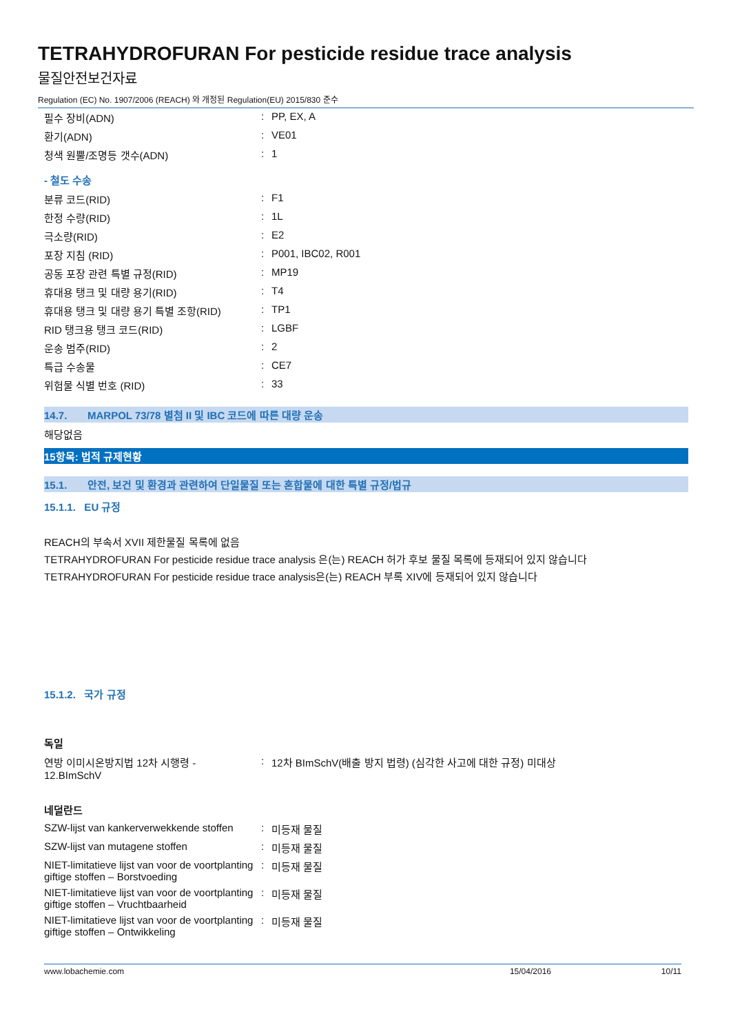TETRAHYDROFURAN For pesticide residue trace analysis
물질안전보건자료
Regulation (EC) No. 1907/2006 (REACH) 와 개정된 Regulation(EU) 2015/830 준수
| 필수 장비(ADN) | : | PP, EX, A |
| 환기(ADN) | : | VE01 |
| 청색 원뿔/조명등 갯수(ADN) | : | 1 |
- 철도 수송
| 분류 코드(RID) | : | F1 |
| 한정 수량(RID) | : | 1L |
| 극소량(RID) | : | E2 |
| 포장 지침 (RID) | : | P001, IBC02, R001 |
| 공동 포장 관련 특별 규정(RID) | : | MP19 |
| 휴대용 탱크 및 대량 용기(RID) | : | T4 |
| 휴대용 탱크 및 대량 용기 특별 조항(RID) | : | TP1 |
| RID 탱크용 탱크 코드(RID) | : | LGBF |
| 운송 범주(RID) | : | 2 |
| 특급 수송물 | : | CE7 |
| 위험물 식별 번호 (RID) | : | 33 |
14.7. MARPOL 73/78 별첨 II 및 IBC 코드에 따른 대량 운송
해당없음
15항목: 법적 규제현황
15.1. 안전, 보건 및 환경과 관련하여 단일물질 또는 혼합물에 대한 특별 규정/법규
15.1.1. EU 규정
REACH의 부속서 XVII 제한물질 목록에 없음
TETRAHYDROFURAN For pesticide residue trace analysis 은(는) REACH 허가 후보 물질 목록에 등재되어 있지 않습니다
TETRAHYDROFURAN For pesticide residue trace analysis은(는) REACH 부록 XIV에 등재되어 있지 않습니다
15.1.2. 국가 규정
독일
| 연방 이미시온방지법 12차 시행령 - 12.BImSchV | : | 12차 BImSchV(배출 방지 법령) (심각한 사고에 대한 규정) 미대상 |
네덜란드
| SZW-lijst van kankerverwekkende stoffen | : | 미등재 물질 |
| SZW-lijst van mutagene stoffen | : | 미등재 물질 |
| NIET-limitatieve lijst van voor de voortplanting giftige stoffen – Borstvoeding | : | 미등재 물질 |
| NIET-limitatieve lijst van voor de voortplanting giftige stoffen – Vruchtbaarheid | : | 미등재 물질 |
| NIET-limitatieve lijst van voor de voortplanting giftige stoffen – Ontwikkeling | : | 미등재 물질 |
www.lobachemie.com 15/04/2016 10/11